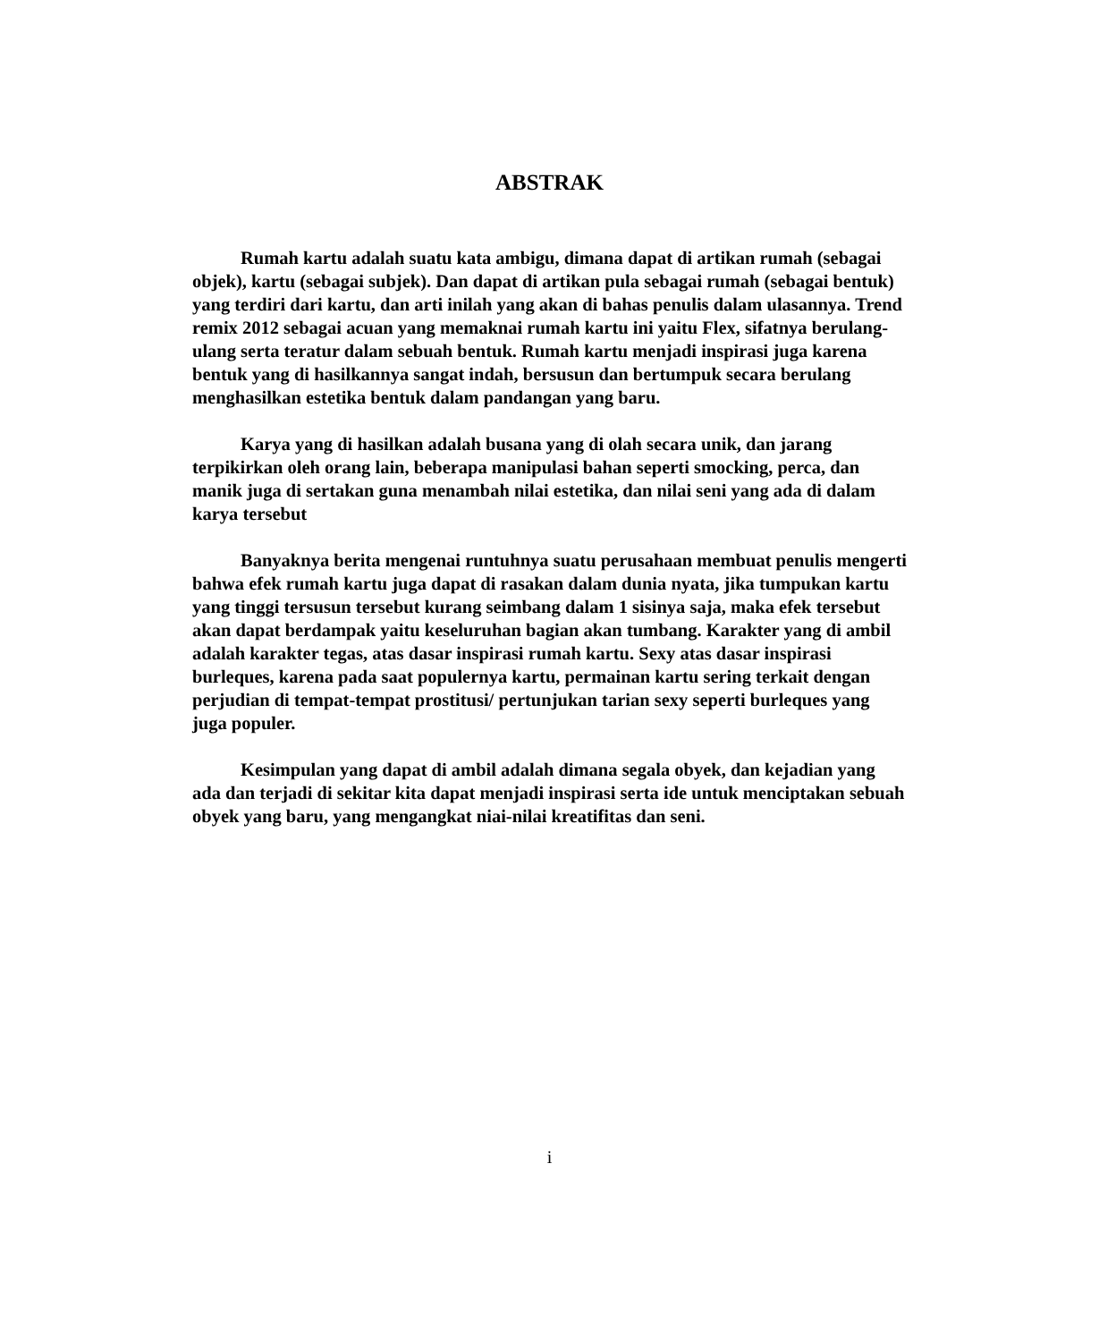ABSTRAK
Rumah kartu adalah suatu kata ambigu, dimana dapat di artikan rumah (sebagai objek), kartu (sebagai subjek). Dan dapat di artikan pula sebagai rumah (sebagai bentuk) yang terdiri dari kartu, dan arti inilah yang akan di bahas penulis dalam ulasannya. Trend remix 2012 sebagai acuan yang memaknai rumah kartu ini yaitu Flex, sifatnya berulang-ulang serta teratur dalam sebuah bentuk. Rumah kartu menjadi inspirasi juga karena bentuk yang di hasilkannya sangat indah, bersusun dan bertumpuk secara berulang menghasilkan estetika bentuk dalam pandangan yang baru.
Karya yang di hasilkan adalah busana yang di olah secara unik, dan jarang terpikirkan oleh orang lain, beberapa manipulasi bahan seperti smocking, perca, dan manik juga di sertakan guna menambah nilai estetika, dan nilai seni yang ada di dalam karya tersebut
Banyaknya berita mengenai runtuhnya suatu perusahaan membuat penulis mengerti bahwa efek rumah kartu juga dapat di rasakan dalam dunia nyata, jika tumpukan kartu yang tinggi tersusun tersebut kurang seimbang dalam 1 sisinya saja, maka efek tersebut akan dapat berdampak yaitu keseluruhan bagian akan tumbang. Karakter yang di ambil adalah karakter tegas, atas dasar inspirasi rumah kartu. Sexy atas dasar inspirasi burleques, karena pada saat populernya kartu, permainan kartu sering terkait dengan perjudian di tempat-tempat prostitusi/ pertunjukan tarian sexy seperti burleques yang juga populer.
Kesimpulan yang dapat di ambil adalah dimana segala obyek, dan kejadian yang ada dan terjadi di sekitar kita dapat menjadi inspirasi serta ide untuk menciptakan sebuah obyek yang baru, yang mengangkat niai-nilai kreatifitas dan seni.
i